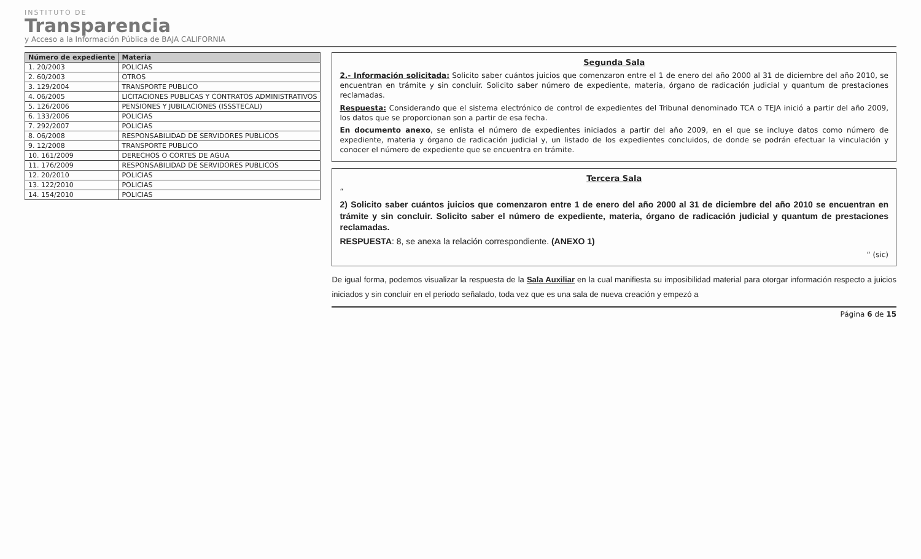INSTITUTO DE
Transparencia
y Acceso a la Información Pública de BAJA CALIFORNIA
| Número de expediente | Materia |
| --- | --- |
| 1. 20/2003 | POLICIAS |
| 2. 60/2003 | OTROS |
| 3. 129/2004 | TRANSPORTE PUBLICO |
| 4. 06/2005 | LICITACIONES PUBLICAS Y CONTRATOS ADMINISTRATIVOS |
| 5. 126/2006 | PENSIONES Y JUBILACIONES (ISSSTECALI) |
| 6. 133/2006 | POLICIAS |
| 7. 292/2007 | POLICIAS |
| 8. 06/2008 | RESPONSABILIDAD DE SERVIDORES PUBLICOS |
| 9. 12/2008 | TRANSPORTE PUBLICO |
| 10. 161/2009 | DERECHOS O CORTES DE AGUA |
| 11. 176/2009 | RESPONSABILIDAD DE SERVIDORES PUBLICOS |
| 12. 20/2010 | POLICIAS |
| 13. 122/2010 | POLICIAS |
| 14. 154/2010 | POLICIAS |
Segunda Sala
2.- Información solicitada: Solicito saber cuántos juicios que comenzaron entre el 1 de enero del año 2000 al 31 de diciembre del año 2010, se encuentran en trámite y sin concluir. Solicito saber número de expediente, materia, órgano de radicación judicial y quantum de prestaciones reclamadas.
Respuesta: Considerando que el sistema electrónico de control de expedientes del Tribunal denominado TCA o TEJA inició a partir del año 2009, los datos que se proporcionan son a partir de esa fecha.
En documento anexo, se enlista el número de expedientes iniciados a partir del año 2009, en el que se incluye datos como número de expediente, materia y órgano de radicación judicial y, un listado de los expedientes concluidos, de donde se podrán efectuar la vinculación y conocer el número de expediente que se encuentra en trámite.
Tercera Sala
“
2) Solicito saber cuántos juicios que comenzaron entre 1 de enero del año 2000 al 31 de diciembre del año 2010 se encuentran en trámite y sin concluir. Solicito saber el número de expediente, materia, órgano de radicación judicial y quantum de prestaciones reclamadas.
RESPUESTA: 8, se anexa la relación correspondiente. (ANEXO 1)
“ (sic)
De igual forma, podemos visualizar la respuesta de la Sala Auxiliar en la cual manifiesta su imposibilidad material para otorgar información respecto a juicios iniciados y sin concluir en el periodo señalado, toda vez que es una sala de nueva creación y empezó a
Página 6 de 15